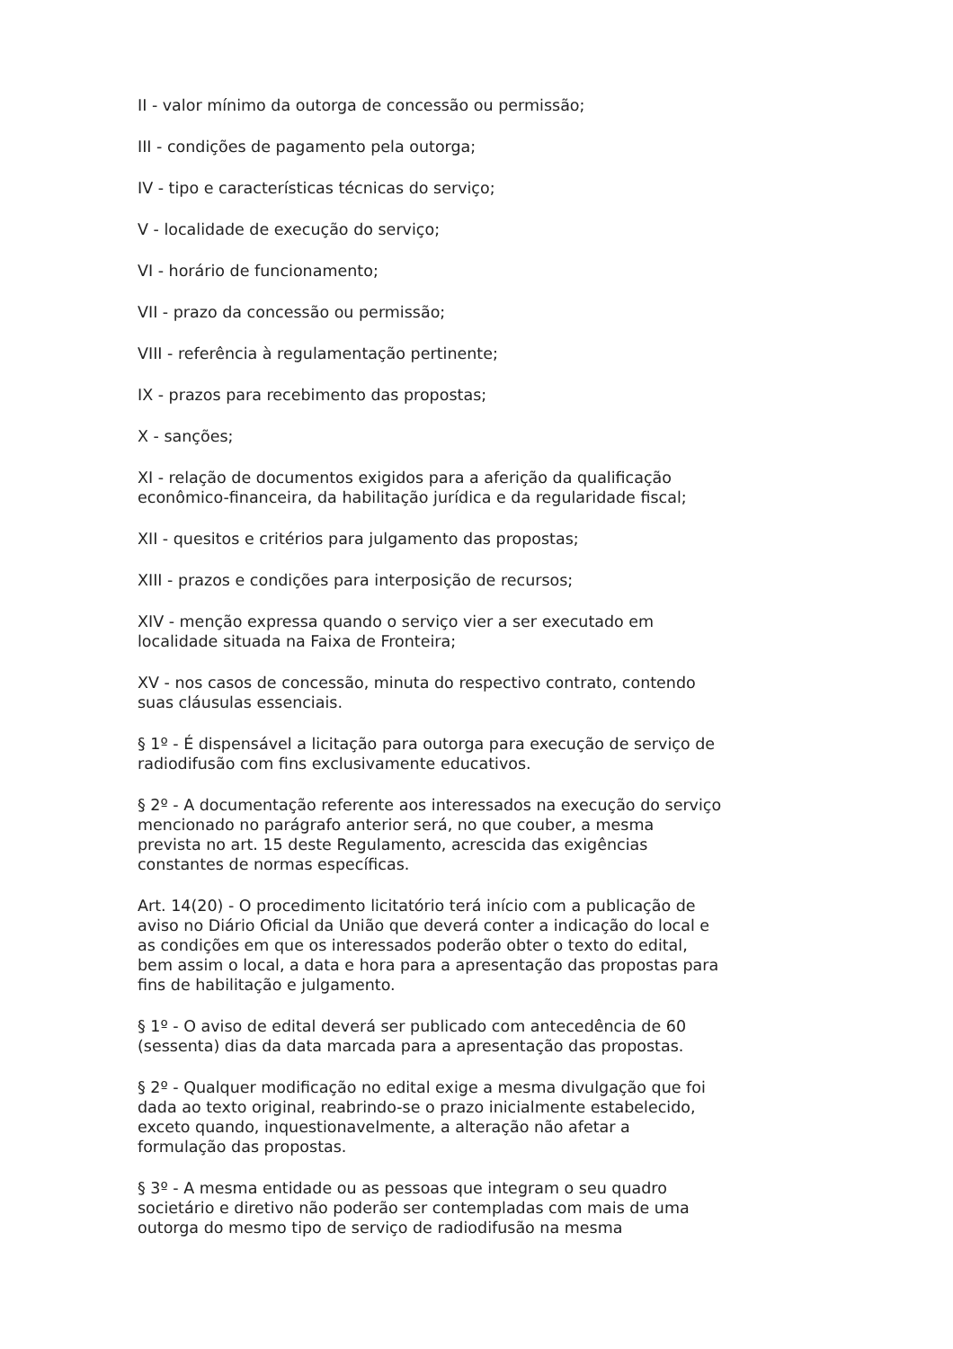II - valor mínimo da outorga de concessão ou permissão;
III - condições de pagamento pela outorga;
IV - tipo e características técnicas do serviço;
V - localidade de execução do serviço;
VI - horário de funcionamento;
VII - prazo da concessão ou permissão;
VIII - referência à regulamentação pertinente;
IX - prazos para recebimento das propostas;
X - sanções;
XI - relação de documentos exigidos para a aferição da qualificação econômico-financeira, da habilitação jurídica e da regularidade fiscal;
XII - quesitos e critérios para julgamento das propostas;
XIII - prazos e condições para interposição de recursos;
XIV - menção expressa quando o serviço vier a ser executado em localidade situada na Faixa de Fronteira;
XV - nos casos de concessão, minuta do respectivo contrato, contendo suas cláusulas essenciais.
§ 1º - É dispensável a licitação para outorga para execução de serviço de radiodifusão com fins exclusivamente educativos.
§ 2º - A documentação referente aos interessados na execução do serviço mencionado no parágrafo anterior será, no que couber, a mesma prevista no art. 15 deste Regulamento, acrescida das exigências constantes de normas específicas.
Art. 14(20) - O procedimento licitatório terá início com a publicação de aviso no Diário Oficial da União que deverá conter a indicação do local e as condições em que os interessados poderão obter o texto do edital, bem assim o local, a data e hora para a apresentação das propostas para fins de habilitação e julgamento.
§ 1º - O aviso de edital deverá ser publicado com antecedência de 60 (sessenta) dias da data marcada para a apresentação das propostas.
§ 2º - Qualquer modificação no edital exige a mesma divulgação que foi dada ao texto original, reabrindo-se o prazo inicialmente estabelecido, exceto quando, inquestionavelmente, a alteração não afetar a formulação das propostas.
§ 3º - A mesma entidade ou as pessoas que integram o seu quadro societário e diretivo não poderão ser contempladas com mais de uma outorga do mesmo tipo de serviço de radiodifusão na mesma